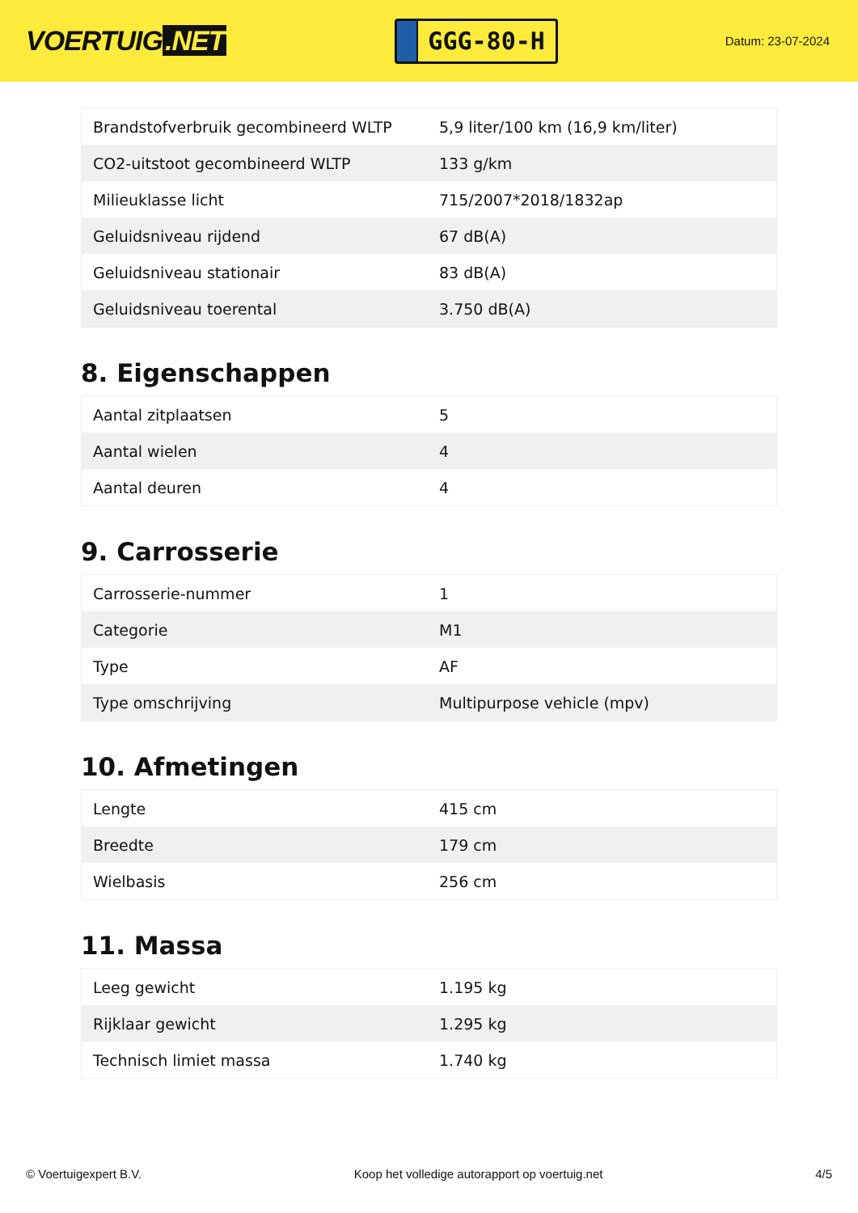VOERTUIG.NET
GGG-80-H
Datum: 23-07-2024
| Brandstofverbruik gecombineerd WLTP | 5,9 liter/100 km (16,9 km/liter) |
| CO2-uitstoot gecombineerd WLTP | 133 g/km |
| Milieuklasse licht | 715/2007*2018/1832ap |
| Geluidsniveau rijdend | 67 dB(A) |
| Geluidsniveau stationair | 83 dB(A) |
| Geluidsniveau toerental | 3.750 dB(A) |
8. Eigenschappen
| Aantal zitplaatsen | 5 |
| Aantal wielen | 4 |
| Aantal deuren | 4 |
9. Carrosserie
| Carrosserie-nummer | 1 |
| Categorie | M1 |
| Type | AF |
| Type omschrijving | Multipurpose vehicle (mpv) |
10. Afmetingen
| Lengte | 415 cm |
| Breedte | 179 cm |
| Wielbasis | 256 cm |
11. Massa
| Leeg gewicht | 1.195 kg |
| Rijklaar gewicht | 1.295 kg |
| Technisch limiet massa | 1.740 kg |
© Voertuigexpert B.V. Koop het volledige autorapport op voertuig.net 4/5